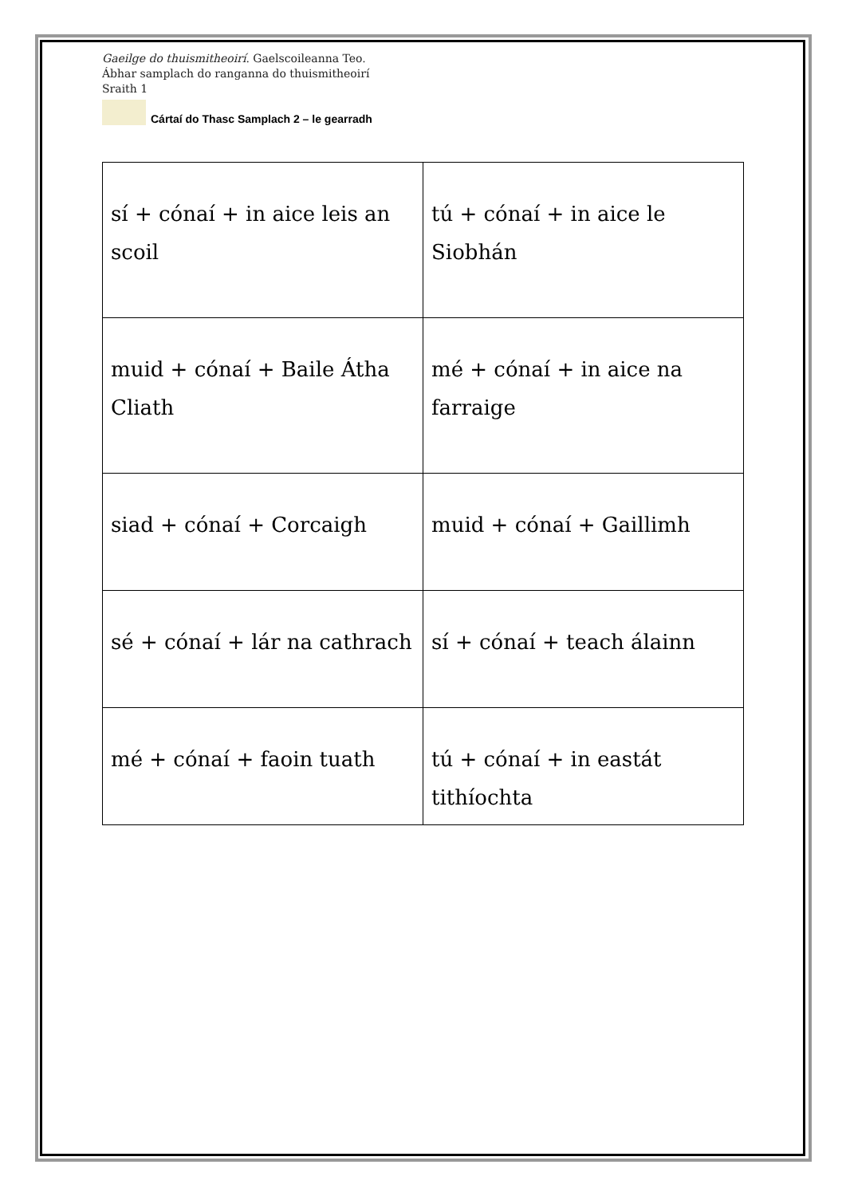Gaeilge do thuismitheoirí. Gaelscoileanna Teo.
Ábhar samplach do ranganna do thuismitheoirí
Sraith 1
Cártaí do Thasc Samplach 2 – le gearradh
| sí + cónaí + in aice leis an scoil | tú + cónaí + in aice le Siobhán |
| muid + cónaí + Baile Átha Cliath | mé + cónaí + in aice na farraige |
| siad + cónaí + Corcaigh | muid + cónaí + Gaillimh |
| sé + cónaí + lár na cathrach | sí + cónaí + teach álainn |
| mé + cónaí + faoin tuath | tú + cónaí + in eastát tithíochta |